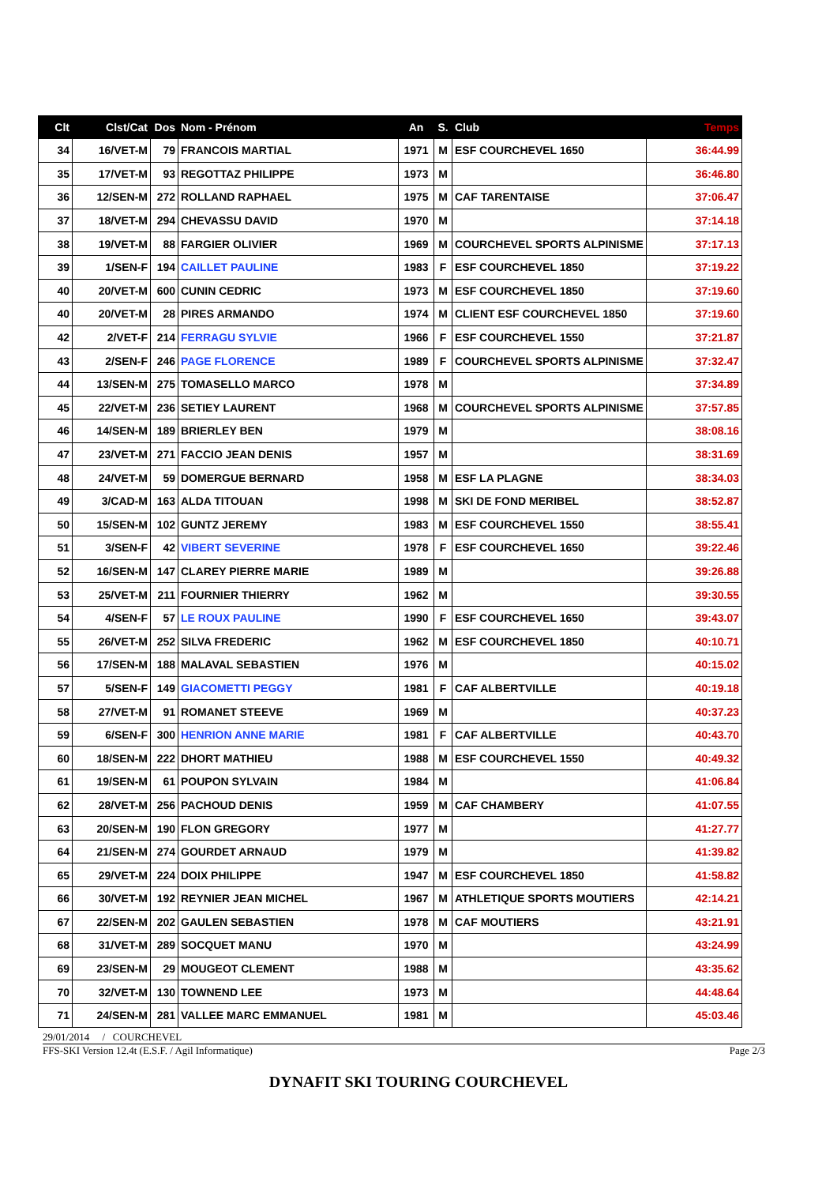| Clt | Clst/Cat | Dos | Nom - Prénom | An | S. | Club | Temps |
| --- | --- | --- | --- | --- | --- | --- | --- |
| 34 | 16/VET-M | 79 | FRANCOIS MARTIAL | 1971 | M | ESF COURCHEVEL 1650 | 36:44.99 |
| 35 | 17/VET-M | 93 | REGOTTAZ PHILIPPE | 1973 | M | | 36:46.80 |
| 36 | 12/SEN-M | 272 | ROLLAND RAPHAEL | 1975 | M | CAF TARENTAISE | 37:06.47 |
| 37 | 18/VET-M | 294 | CHEVASSU DAVID | 1970 | M | | 37:14.18 |
| 38 | 19/VET-M | 88 | FARGIER OLIVIER | 1969 | M | COURCHEVEL SPORTS ALPINISME | 37:17.13 |
| 39 | 1/SEN-F | 194 | CAILLET PAULINE | 1983 | F | ESF COURCHEVEL 1850 | 37:19.22 |
| 40 | 20/VET-M | 600 | CUNIN CEDRIC | 1973 | M | ESF COURCHEVEL 1850 | 37:19.60 |
| 40 | 20/VET-M | 28 | PIRES ARMANDO | 1974 | M | CLIENT ESF COURCHEVEL 1850 | 37:19.60 |
| 42 | 2/VET-F | 214 | FERRAGU SYLVIE | 1966 | F | ESF COURCHEVEL 1550 | 37:21.87 |
| 43 | 2/SEN-F | 246 | PAGE FLORENCE | 1989 | F | COURCHEVEL SPORTS ALPINISME | 37:32.47 |
| 44 | 13/SEN-M | 275 | TOMASELLO MARCO | 1978 | M | | 37:34.89 |
| 45 | 22/VET-M | 236 | SETIEY LAURENT | 1968 | M | COURCHEVEL SPORTS ALPINISME | 37:57.85 |
| 46 | 14/SEN-M | 189 | BRIERLEY BEN | 1979 | M | | 38:08.16 |
| 47 | 23/VET-M | 271 | FACCIO JEAN DENIS | 1957 | M | | 38:31.69 |
| 48 | 24/VET-M | 59 | DOMERGUE BERNARD | 1958 | M | ESF LA PLAGNE | 38:34.03 |
| 49 | 3/CAD-M | 163 | ALDA TITOUAN | 1998 | M | SKI DE FOND MERIBEL | 38:52.87 |
| 50 | 15/SEN-M | 102 | GUNTZ JEREMY | 1983 | M | ESF COURCHEVEL 1550 | 38:55.41 |
| 51 | 3/SEN-F | 42 | VIBERT SEVERINE | 1978 | F | ESF COURCHEVEL 1650 | 39:22.46 |
| 52 | 16/SEN-M | 147 | CLAREY PIERRE MARIE | 1989 | M | | 39:26.88 |
| 53 | 25/VET-M | 211 | FOURNIER THIERRY | 1962 | M | | 39:30.55 |
| 54 | 4/SEN-F | 57 | LE ROUX PAULINE | 1990 | F | ESF COURCHEVEL 1650 | 39:43.07 |
| 55 | 26/VET-M | 252 | SILVA FREDERIC | 1962 | M | ESF COURCHEVEL 1850 | 40:10.71 |
| 56 | 17/SEN-M | 188 | MALAVAL SEBASTIEN | 1976 | M | | 40:15.02 |
| 57 | 5/SEN-F | 149 | GIACOMETTI PEGGY | 1981 | F | CAF ALBERTVILLE | 40:19.18 |
| 58 | 27/VET-M | 91 | ROMANET STEEVE | 1969 | M | | 40:37.23 |
| 59 | 6/SEN-F | 300 | HENRION ANNE MARIE | 1981 | F | CAF ALBERTVILLE | 40:43.70 |
| 60 | 18/SEN-M | 222 | DHORT MATHIEU | 1988 | M | ESF COURCHEVEL 1550 | 40:49.32 |
| 61 | 19/SEN-M | 61 | POUPON SYLVAIN | 1984 | M | | 41:06.84 |
| 62 | 28/VET-M | 256 | PACHOUD DENIS | 1959 | M | CAF CHAMBERY | 41:07.55 |
| 63 | 20/SEN-M | 190 | FLON GREGORY | 1977 | M | | 41:27.77 |
| 64 | 21/SEN-M | 274 | GOURDET ARNAUD | 1979 | M | | 41:39.82 |
| 65 | 29/VET-M | 224 | DOIX PHILIPPE | 1947 | M | ESF COURCHEVEL 1850 | 41:58.82 |
| 66 | 30/VET-M | 192 | REYNIER JEAN MICHEL | 1967 | M | ATHLETIQUE SPORTS MOUTIERS | 42:14.21 |
| 67 | 22/SEN-M | 202 | GAULEN SEBASTIEN | 1978 | M | CAF MOUTIERS | 43:21.91 |
| 68 | 31/VET-M | 289 | SOCQUET MANU | 1970 | M | | 43:24.99 |
| 69 | 23/SEN-M | 29 | MOUGEOT CLEMENT | 1988 | M | | 43:35.62 |
| 70 | 32/VET-M | 130 | TOWNEND LEE | 1973 | M | | 44:48.64 |
| 71 | 24/SEN-M | 281 | VALLEE MARC EMMANUEL | 1981 | M | | 45:03.46 |
29/01/2014 / COURCHEVEL
FFS-SKI Version 12.4t (E.S.F. / Agil Informatique) Page 2/3
DYNAFIT SKI TOURING COURCHEVEL